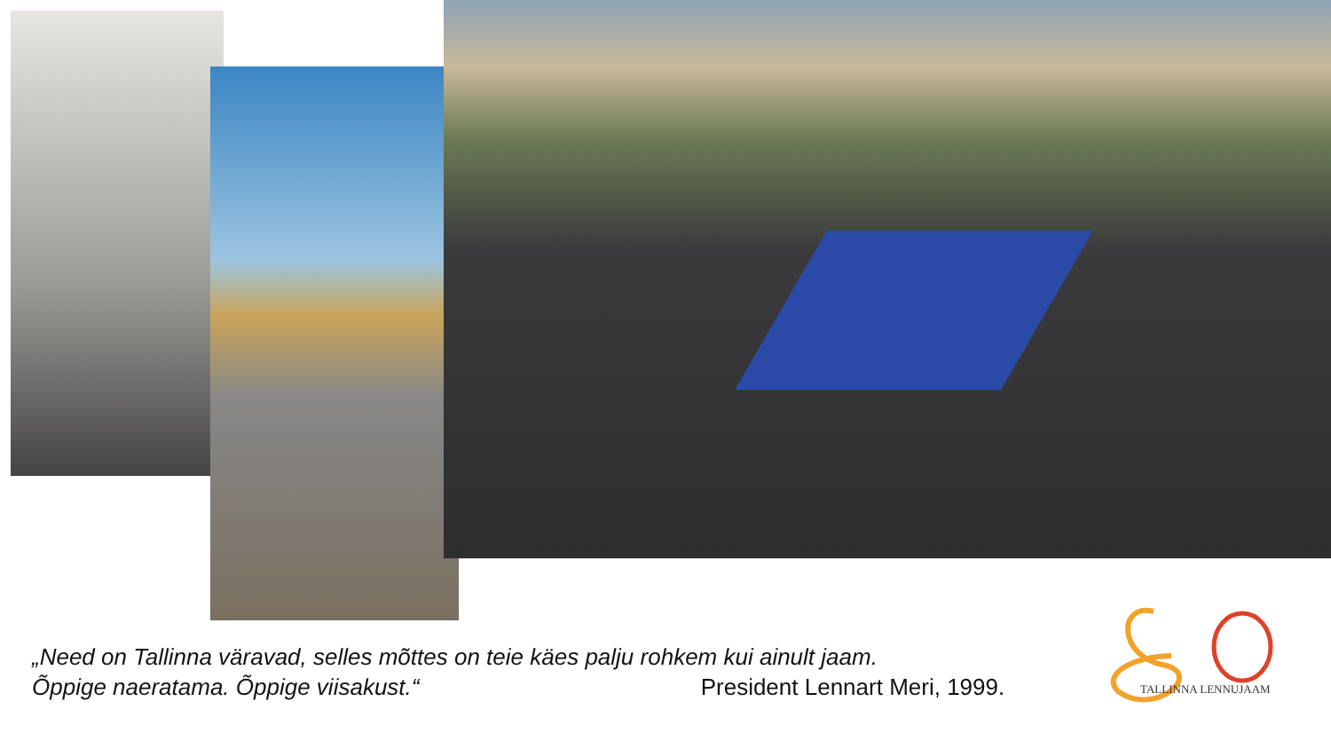„Need on Tallinna väravad, selles mõttes on teie käes palju rohkem kui ainult jaam.
Õppige naeratama. Õppige viisakust.“ President Lennart Meri, 1999.
TALLINNA LENNUJAAM